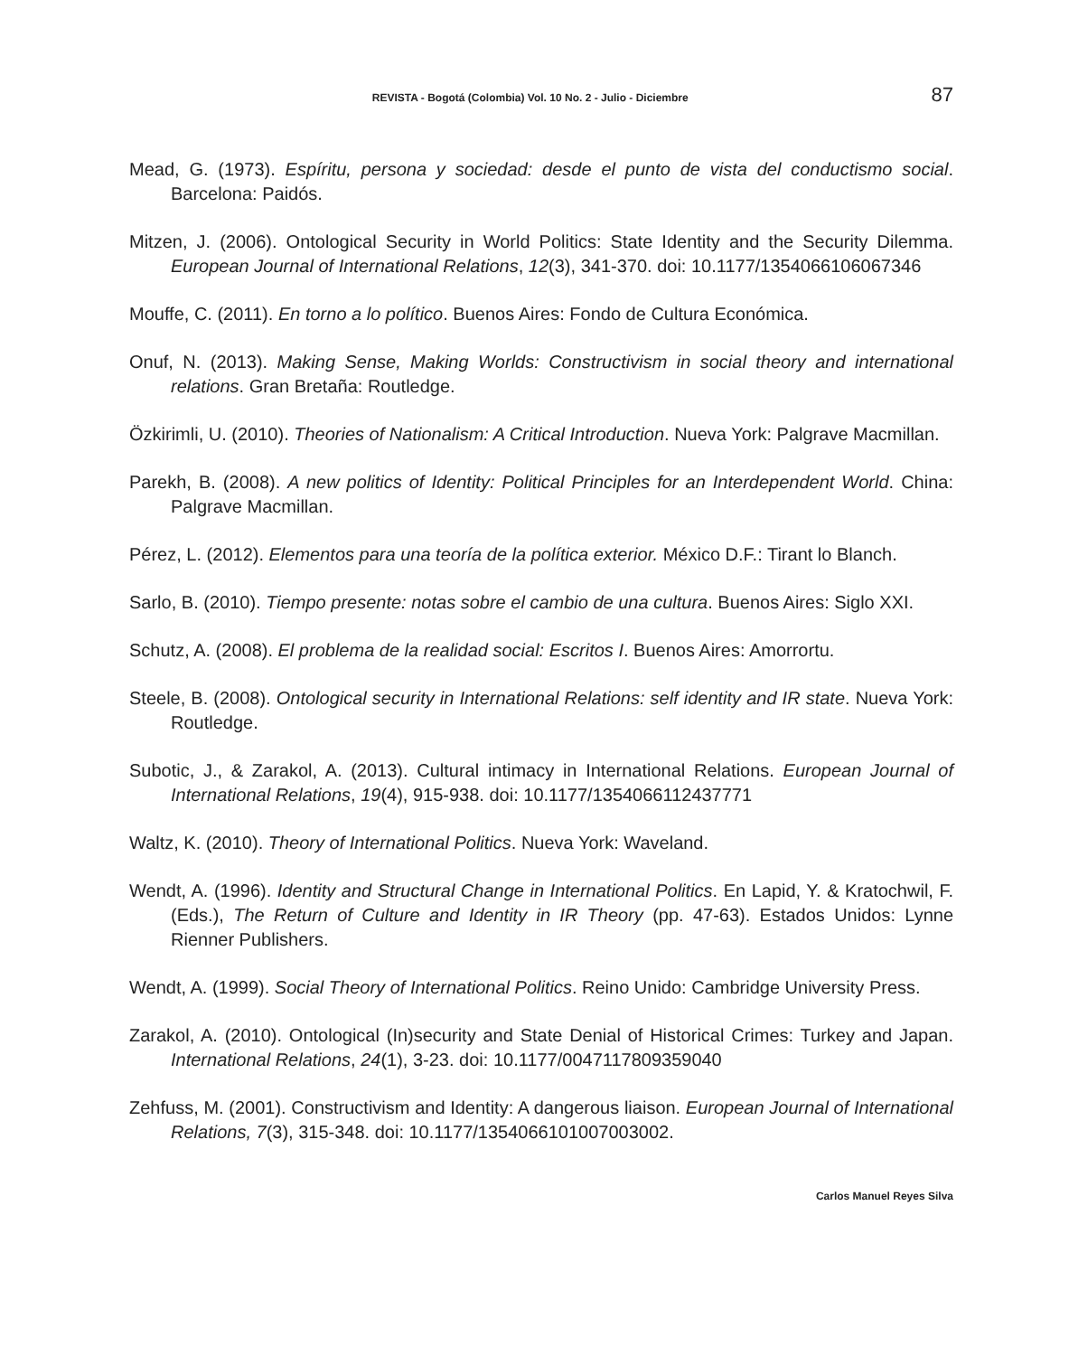REVISTA - Bogotá (Colombia) Vol. 10 No. 2 - Julio - Diciembre 87
Mead, G. (1973). Espíritu, persona y sociedad: desde el punto de vista del conductismo social. Barcelona: Paidós.
Mitzen, J. (2006). Ontological Security in World Politics: State Identity and the Security Dilemma. European Journal of International Relations, 12(3), 341-370. doi: 10.1177/1354066106067346
Mouffe, C. (2011). En torno a lo político. Buenos Aires: Fondo de Cultura Económica.
Onuf, N. (2013). Making Sense, Making Worlds: Constructivism in social theory and international relations. Gran Bretaña: Routledge.
Özkirimli, U. (2010). Theories of Nationalism: A Critical Introduction. Nueva York: Palgrave Macmillan.
Parekh, B. (2008). A new politics of Identity: Political Principles for an Interdependent World. China: Palgrave Macmillan.
Pérez, L. (2012). Elementos para una teoría de la política exterior. México D.F.: Tirant lo Blanch.
Sarlo, B. (2010). Tiempo presente: notas sobre el cambio de una cultura. Buenos Aires: Siglo XXI.
Schutz, A. (2008). El problema de la realidad social: Escritos I. Buenos Aires: Amorrortu.
Steele, B. (2008). Ontological security in International Relations: self identity and IR state. Nueva York: Routledge.
Subotic, J., & Zarakol, A. (2013). Cultural intimacy in International Relations. European Journal of International Relations, 19(4), 915-938. doi: 10.1177/1354066112437771
Waltz, K. (2010). Theory of International Politics. Nueva York: Waveland.
Wendt, A. (1996). Identity and Structural Change in International Politics. En Lapid, Y. & Kratochwil, F. (Eds.), The Return of Culture and Identity in IR Theory (pp. 47-63). Estados Unidos: Lynne Rienner Publishers.
Wendt, A. (1999). Social Theory of International Politics. Reino Unido: Cambridge University Press.
Zarakol, A. (2010). Ontological (In)security and State Denial of Historical Crimes: Turkey and Japan. International Relations, 24(1), 3-23. doi: 10.1177/0047117809359040
Zehfuss, M. (2001). Constructivism and Identity: A dangerous liaison. European Journal of International Relations, 7(3), 315-348. doi: 10.1177/1354066101007003002.
Carlos Manuel Reyes Silva